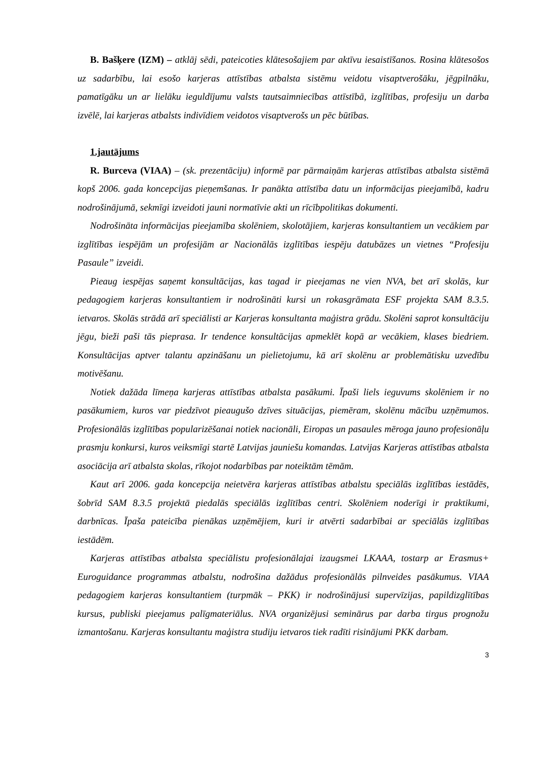B. Bašķere (IZM) – atklāj sēdi, pateicoties klātesošajiem par aktīvu iesaistīšanos. Rosina klātesošos uz sadarbību, lai esošo karjeras attīstības atbalsta sistēmu veidotu visaptverošāku, jēgpilnāku, pamatīgāku un ar lielāku ieguldījumu valsts tautsaimniecības attīstībā, izglītības, profesiju un darba izvēlē, lai karjeras atbalsts indivīdiem veidotos visaptverošs un pēc būtības.
1.jautājums
R. Burceva (VIAA) – (sk. prezentāciju) informē par pārmaiņām karjeras attīstības atbalsta sistēmā kopš 2006. gada koncepcijas pieņemšanas. Ir panākta attīstība datu un informācijas pieejamībā, kadru nodrošinājumā, sekmīgi izveidoti jauni normatīvie akti un rīcībpolitikas dokumenti.
Nodrošināta informācijas pieejamība skolēniem, skolotājiem, karjeras konsultantiem un vecākiem par izglītības iespējām un profesijām ar Nacionālās izglītības iespēju datubāzes un vietnes “Profesiju Pasaule” izveidi.
Pieaug iespējas saņemt konsultācijas, kas tagad ir pieejamas ne vien NVA, bet arī skolās, kur pedagogiem karjeras konsultantiem ir nodrošināti kursi un rokasgrāmata ESF projekta SAM 8.3.5. ietvaros. Skolās strādā arī speciālisti ar Karjeras konsultanta maģistra grādu. Skolēni saprot konsultāciju jēgu, bieži paši tās pieprasa. Ir tendence konsultācijas apmeklēt kopā ar vecākiem, klases biedriem. Konsultācijas aptver talantu apzināšanu un pielietojumu, kā arī skolēnu ar problemātisku uzvedību motivēšanu.
Notiek dažāda līmeņa karjeras attīstības atbalsta pasākumi. Īpaši liels ieguvums skolēniem ir no pasākumiem, kuros var piedzīvot pieaugušo dzīves situācijas, piemēram, skolēnu mācību uzņēmumos. Profesionālās izglītības popularizēšanai notiek nacionāli, Eiropas un pasaules mēroga jauno profesionāļu prasmju konkursi, kuros veiksmīgi startē Latvijas jauniešu komandas. Latvijas Karjeras attīstības atbalsta asociācija arī atbalsta skolas, rīkojot nodarbības par noteiktām tēmām.
Kaut arī 2006. gada koncepcija neietvēra karjeras attīstības atbalstu speciālās izglītības iestādēs, šobrīd SAM 8.3.5 projektā piedalās speciālās izglītības centri. Skolēniem noderīgi ir praktikumi, darbnīcas. Īpaša pateicība pienākas uzņēmējiem, kuri ir atvērti sadarbībai ar speciālās izglītības iestādēm.
Karjeras attīstības atbalsta speciālistu profesionālajai izaugsmei LKAAA, tostarp ar Erasmus+ Euroguidance programmas atbalstu, nodrošina dažādus profesionālās pilnveides pasākumus. VIAA pedagogiem karjeras konsultantiem (turpmāk – PKK) ir nodrošinājusi supervīzijas, papildizglītības kursus, publiski pieejamus palīgmateriālus. NVA organizējusi seminārus par darba tirgus prognožu izmantošanu. Karjeras konsultantu maģistra studiju ietvaros tiek radīti risinājumi PKK darbam.
3